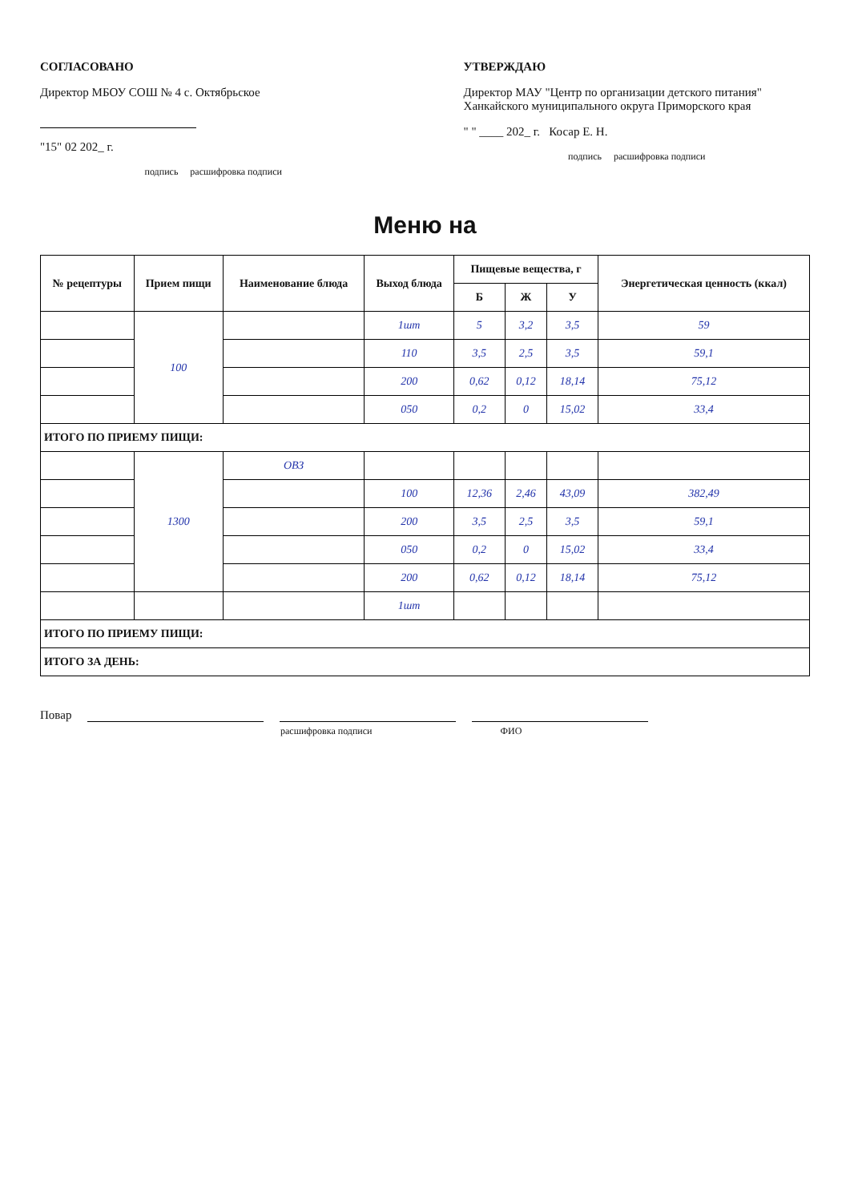СОГЛАСОВАНО
Директор МБОУ СОШ № 4 с. Октябрьское
"15" 02 202_ г.
подпись расшифровка подписи
УТВЕРЖДАЮ
Директор МАУ "Центр по организации детского питания" Ханкайского муниципального округа Приморского края
" " ____ 202_ г. Косар Е. Н.
подпись расшифровка подписи
Меню на
| № рецептуры | Прием пищи | Наименование блюда | Выход блюда | Пищевые вещества, г | | | Энергетическая ценность (ккал) |
| --- | --- | --- | --- | --- | --- | --- | --- |
| | | | | Б | Ж | У | |
| | 100 | | 1шт | 5 | 3,2 | 3,5 | 59 |
| | | | 110 | 3,5 | 2,5 | 3,5 | 59,1 |
| | | | 200 | 0,62 | 0,12 | 18,14 | 75,12 |
| | | | 050 | 0,2 | 0 | 15,02 | 33,4 |
| ИТОГО ПО ПРИЕМУ ПИЩИ: | | | | | | | |
| | 1300 | ОВЗ | | | | | |
| | | | 100 | 12,36 | 2,46 | 43,09 | 382,49 |
| | | | 200 | 3,5 | 2,5 | 3,5 | 59,1 |
| | | | 050 | 0,2 | 0 | 15,02 | 33,4 |
| | | | 200 | 0,62 | 0,12 | 18,14 | 75,12 |
| | | | 1шт | | | | |
| ИТОГО ПО ПРИЕМУ ПИЩИ: | | | | | | | |
| ИТОГО ЗА ДЕНЬ: | | | | | | | |
Повар
расшифровка подписи ФИО